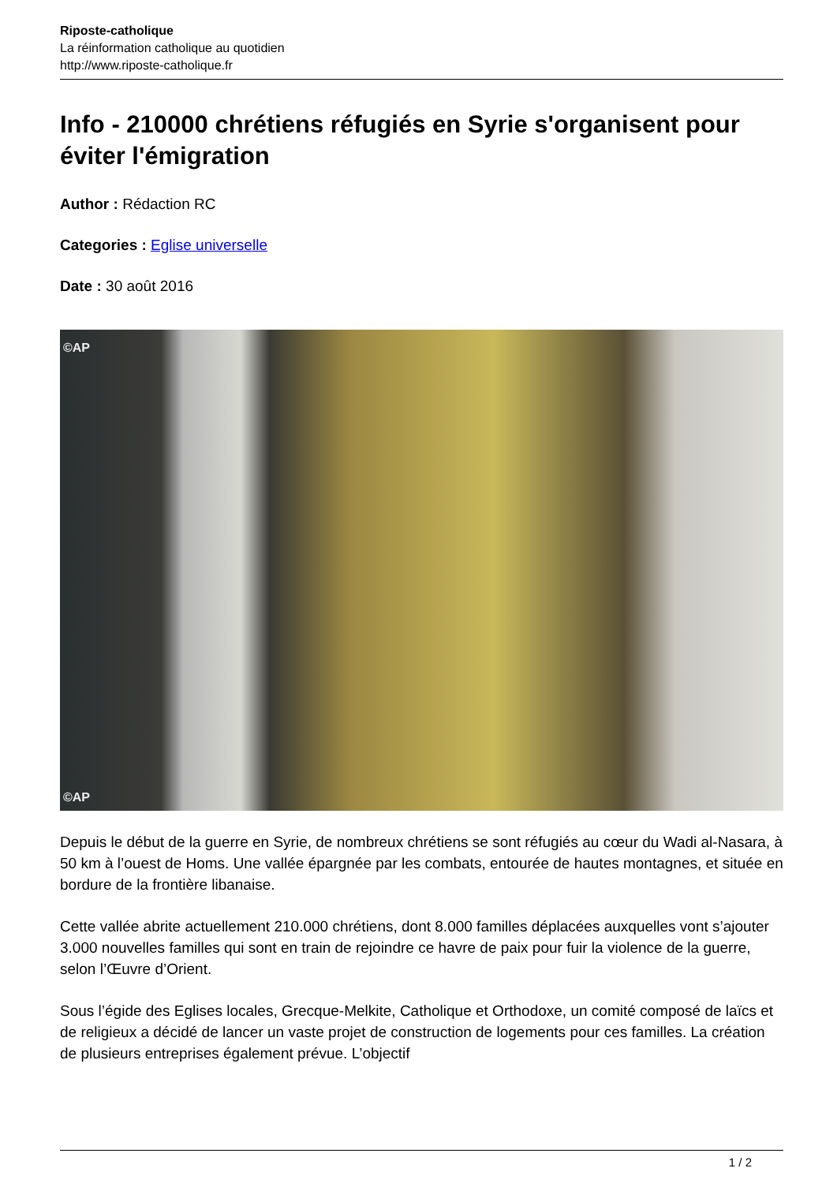Riposte-catholique
La réinformation catholique au quotidien
http://www.riposte-catholique.fr
Info - 210000 chrétiens réfugiés en Syrie s'organisent pour éviter l'émigration
Author : Rédaction RC
Categories : Eglise universelle
Date : 30 août 2016
©AP
©AP
Depuis le début de la guerre en Syrie, de nombreux chrétiens se sont réfugiés au cœur du Wadi al-Nasara, à 50 km à l’ouest de Homs. Une vallée épargnée par les combats, entourée de hautes montagnes, et située en bordure de la frontière libanaise.
Cette vallée abrite actuellement 210.000 chrétiens, dont 8.000 familles déplacées auxquelles vont s’ajouter 3.000 nouvelles familles qui sont en train de rejoindre ce havre de paix pour fuir la violence de la guerre, selon l’Œuvre d’Orient.
Sous l’égide des Eglises locales, Grecque-Melkite, Catholique et Orthodoxe, un comité composé de laïcs et de religieux a décidé de lancer un vaste projet de construction de logements pour ces familles. La création de plusieurs entreprises également prévue. L’objectif
1 / 2